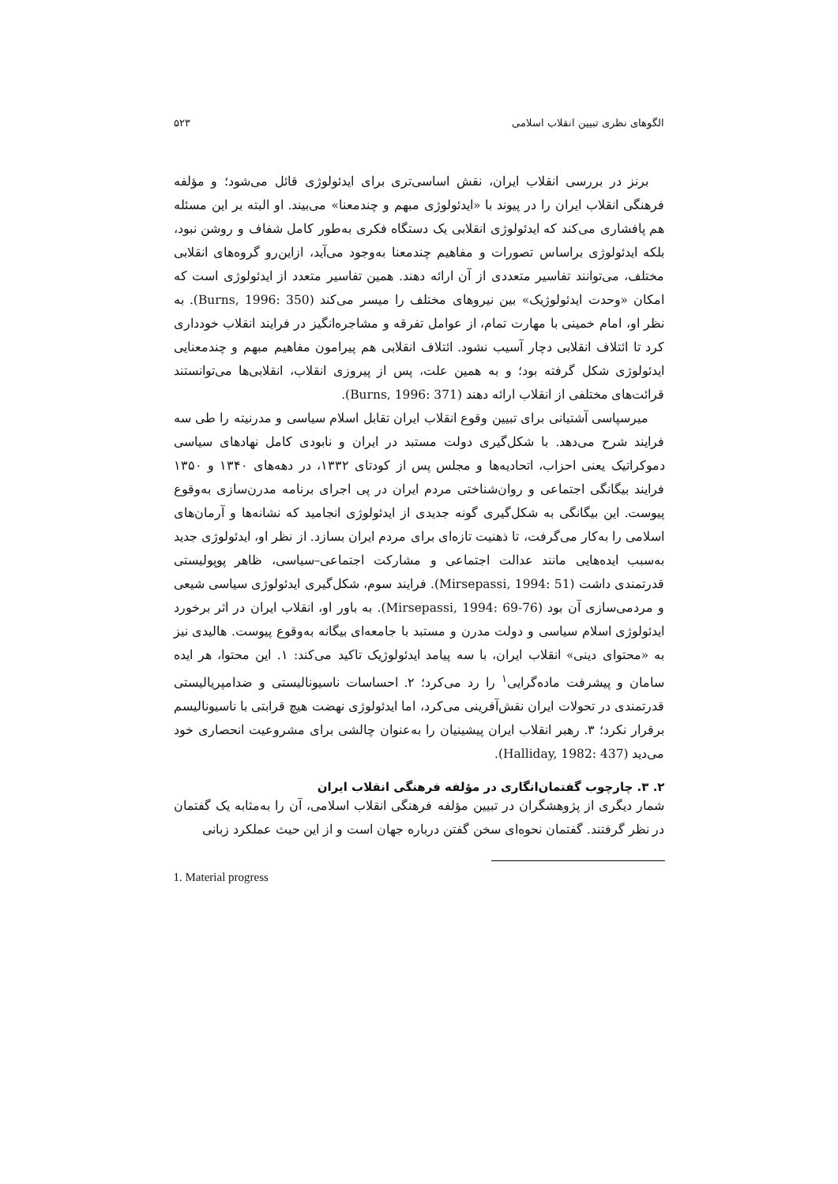الگوهای نظری تبیین انقلاب اسلامی ۵۲۳
برنز در بررسی انقلاب ایران، نقش اساسی‌تری برای ایدئولوژی قائل می‌شود؛ و مؤلفه فرهنگی انقلاب ایران را در پیوند با «ایدئولوژی مبهم و چندمعنا» می‌بیند. او البته بر این مسئله هم پافشاری می‌کند که ایدئولوژی انقلابی یک دستگاه فکری به‌طور کامل شفاف و روشن نبود، بلکه ایدئولوژی براساس تصورات و مفاهیم چندمعنا به‌وجود می‌آید، ازاین‌رو گروه‌های انقلابی مختلف، می‌توانند تفاسیر متعددی از آن ارائه دهند. همین تفاسیر متعدد از ایدئولوژی است که امکان «وحدت ایدئولوژیک» بین نیروهای مختلف را میسر می‌کند (Burns, 1996: 350). به نظر او، امام خمینی با مهارت تمام، از عوامل تفرقه و مشاجره‌انگیز در فرایند انقلاب خودداری کرد تا ائتلاف انقلابی دچار آسیب نشود. ائتلاف انقلابی هم پیرامون مفاهیم مبهم و چندمعنایی ایدئولوژی شکل گرفته بود؛ و به همین علت، پس از پیروزی انقلاب، انقلابی‌ها می‌توانستند قرائت‌های مختلفی از انقلاب ارائه دهند (Burns, 1996: 371).
میرسپاسی آشتیانی برای تبیین وقوع انقلاب ایران تقابل اسلام سیاسی و مدرنیته را طی سه فرایند شرح می‌دهد. با شکل‌گیری دولت مستبد در ایران و نابودی کامل نهادهای سیاسی دموکراتیک یعنی احزاب، اتحادیه‌ها و مجلس پس از کودتای ۱۳۳۲، در دهه‌های ۱۳۴۰ و ۱۳۵۰ فرایند بیگانگی اجتماعی و روان‌شناختی مردم ایران در پی اجرای برنامه مدرن‌سازی به‌وقوع پیوست. این بیگانگی به شکل‌گیری گونه جدیدی از ایدئولوژی انجامید که نشانه‌ها و آرمان‌های اسلامی را به‌کار می‌گرفت، تا ذهنیت تازه‌ای برای مردم ایران بسازد. از نظر او، ایدئولوژی جدید به‌سبب ایده‌هایی مانند عدالت اجتماعی و مشارکت اجتماعی–سیاسی، ظاهر پوپولیستی قدرتمندی داشت (Mirsepassi, 1994: 51). فرایند سوم، شکل‌گیری ایدئولوژی سیاسی شیعی و مردمی‌سازی آن بود (Mirsepassi, 1994: 69-76). به باور او، انقلاب ایران در اثر برخورد ایدئولوژی اسلام سیاسی و دولت مدرن و مستبد با جامعه‌ای بیگانه به‌وقوع پیوست. هالیدی نیز به «محتوای دینی» انقلاب ایران، با سه پیامد ایدئولوژیک تاکید می‌کند: ۱. این محتوا، هر ایده سامان و پیشرفت ماده‌گرایی<sup>۱</sup> را رد می‌کرد؛ ۲. احساسات ناسیونالیستی و ضدامپریالیستی قدرتمندی در تحولات ایران نقش‌آفرینی می‌کرد، اما ایدئولوژی نهضت هیچ قرابتی با ناسیونالیسم برقرار نکرد؛ ۳. رهبر انقلاب ایران پیشینیان را به‌عنوان چالشی برای مشروعیت انحصاری خود می‌دید (Halliday, 1982: 437).
۲. ۳. چارچوب گفتمان‌انگاری در مؤلفه فرهنگی انقلاب ایران
شمار دیگری از پژوهشگران در تبیین مؤلفه فرهنگی انقلاب اسلامی، آن را به‌مثابه یک گفتمان در نظر گرفتند. گفتمان نحوه‌ای سخن گفتن درباره جهان است و از این حیث عملکرد زبانی
1. Material progress